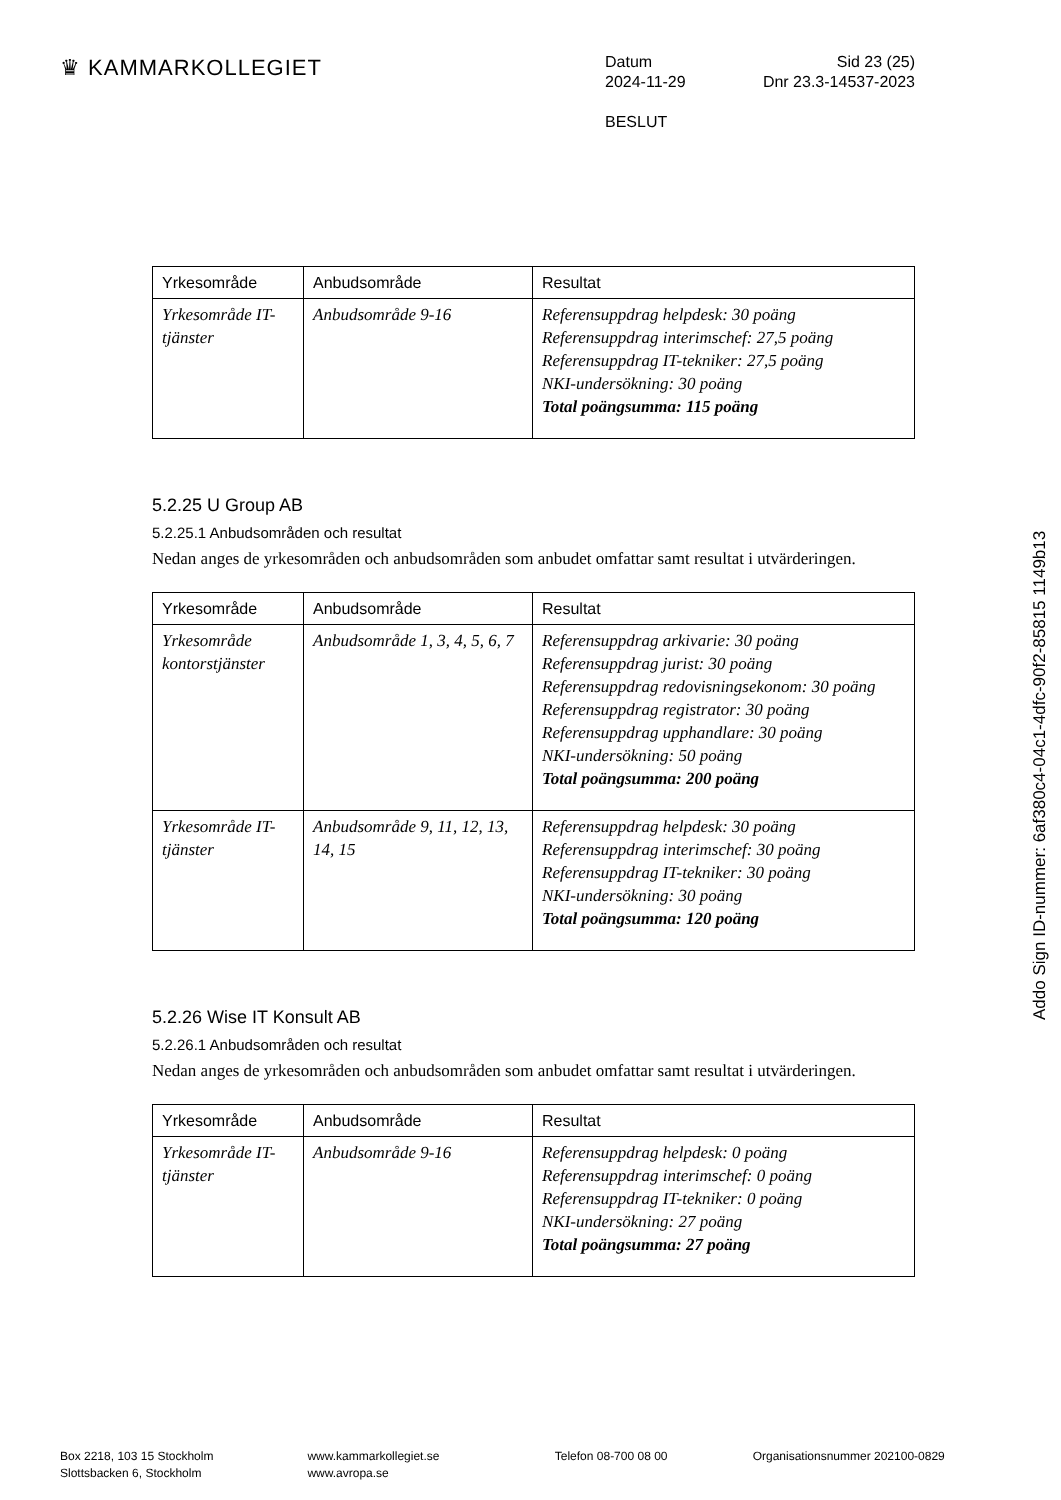♛ KAMMARKOLLEGIET
Datum Sid 23 (25)
2024-11-29 Dnr 23.3-14537-2023
BESLUT
| Yrkesområde | Anbudsområde | Resultat |
| --- | --- | --- |
| Yrkesområde IT-tjänster | Anbudsområde 9-16 | Referensuppdrag helpdesk: 30 poäng Referensuppdrag interimschef: 27,5 poäng Referensuppdrag IT-tekniker: 27,5 poäng NKI-undersökning: 30 poäng Total poängsumma: 115 poäng |
5.2.25 U Group AB
5.2.25.1 Anbudsområden och resultat
Nedan anges de yrkesområden och anbudsområden som anbudet omfattar samt resultat i utvärderingen.
| Yrkesområde | Anbudsområde | Resultat |
| --- | --- | --- |
| Yrkesområde kontorstjänster | Anbudsområde 1, 3, 4, 5, 6, 7 | Referensuppdrag arkivarie: 30 poäng Referensuppdrag jurist: 30 poäng Referensuppdrag redovisningsekonom: 30 poäng Referensuppdrag registrator: 30 poäng Referensuppdrag upphandlare: 30 poäng NKI-undersökning: 50 poäng Total poängsumma: 200 poäng |
| Yrkesområde IT-tjänster | Anbudsområde 9, 11, 12, 13, 14, 15 | Referensuppdrag helpdesk: 30 poäng Referensuppdrag interimschef: 30 poäng Referensuppdrag IT-tekniker: 30 poäng NKI-undersökning: 30 poäng Total poängsumma: 120 poäng |
5.2.26 Wise IT Konsult AB
5.2.26.1 Anbudsområden och resultat
Nedan anges de yrkesområden och anbudsområden som anbudet omfattar samt resultat i utvärderingen.
| Yrkesområde | Anbudsområde | Resultat |
| --- | --- | --- |
| Yrkesområde IT-tjänster | Anbudsområde 9-16 | Referensuppdrag helpdesk: 0 poäng Referensuppdrag interimschef: 0 poäng Referensuppdrag IT-tekniker: 0 poäng NKI-undersökning: 27 poäng Total poängsumma: 27 poäng |
Addo Sign ID-nummer: 6af380c4-04c1-4dfc-90f2-85815 1149b13
Box 2218, 103 15 Stockholm
Slottsbacken 6, Stockholm
www.kammarkollegiet.se
www.avropa.se
Telefon 08-700 08 00 Organisationsnummer 202100-0829